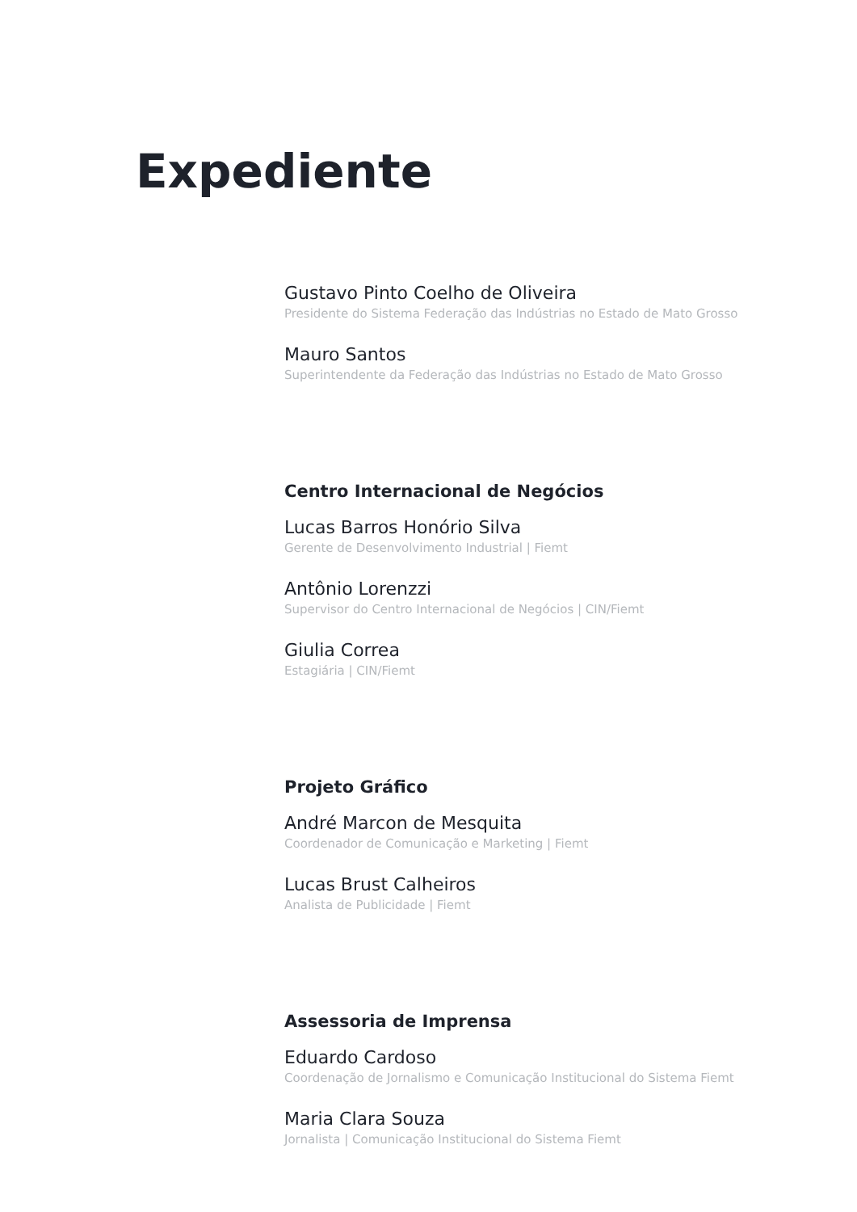Expediente
Gustavo Pinto Coelho de Oliveira
Presidente do Sistema Federação das Indústrias no Estado de Mato Grosso
Mauro Santos
Superintendente da Federação das Indústrias no Estado de Mato Grosso
Centro Internacional de Negócios
Lucas Barros Honório Silva
Gerente de Desenvolvimento Industrial | Fiemt
Antônio Lorenzzi
Supervisor do Centro Internacional de Negócios | CIN/Fiemt
Giulia Correa
Estagiária | CIN/Fiemt
Projeto Gráfico
André Marcon de Mesquita
Coordenador de Comunicação e Marketing | Fiemt
Lucas Brust Calheiros
Analista de Publicidade | Fiemt
Assessoria de Imprensa
Eduardo Cardoso
Coordenação de Jornalismo e Comunicação Institucional do Sistema Fiemt
Maria Clara Souza
Jornalista | Comunicação Institucional do Sistema Fiemt